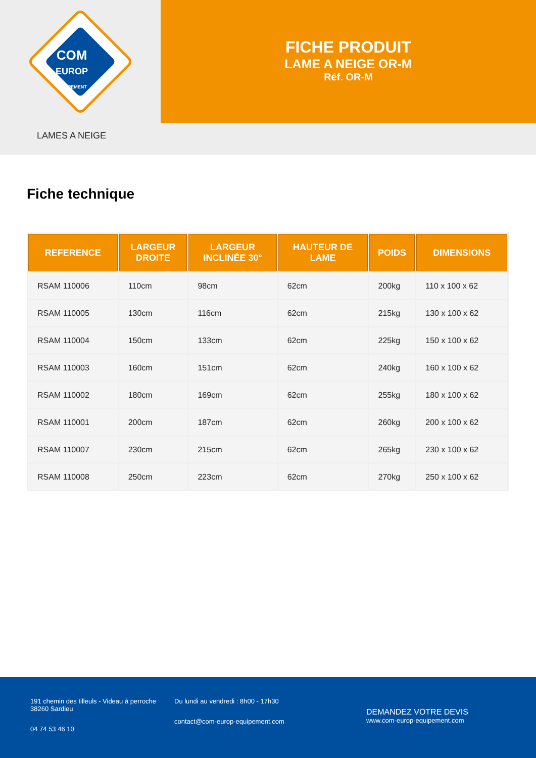COM
EUROP
ÉQUIPEMENT
FICHE PRODUIT
LAME A NEIGE OR-M
Réf. OR-M
LAMES A NEIGE
Fiche technique
| REFERENCE | LARGEUR DROITE | LARGEUR INCLINÉE 30° | HAUTEUR DE LAME | POIDS | DIMENSIONS |
| --- | --- | --- | --- | --- | --- |
| RSAM 110006 | 110cm | 98cm | 62cm | 200kg | 110 x 100 x 62 |
| RSAM 110005 | 130cm | 116cm | 62cm | 215kg | 130 x 100 x 62 |
| RSAM 110004 | 150cm | 133cm | 62cm | 225kg | 150 x 100 x 62 |
| RSAM 110003 | 160cm | 151cm | 62cm | 240kg | 160 x 100 x 62 |
| RSAM 110002 | 180cm | 169cm | 62cm | 255kg | 180 x 100 x 62 |
| RSAM 110001 | 200cm | 187cm | 62cm | 260kg | 200 x 100 x 62 |
| RSAM 110007 | 230cm | 215cm | 62cm | 265kg | 230 x 100 x 62 |
| RSAM 110008 | 250cm | 223cm | 62cm | 270kg | 250 x 100 x 62 |
191 chemin des tilleuls - Videau à perroche
38260 Sardieu
04 74 53 46 10
Du lundi au vendredi : 8h00 - 17h30
contact@com-europ-equipement.com
DEMANDEZ VOTRE DEVIS
www.com-europ-equipement.com